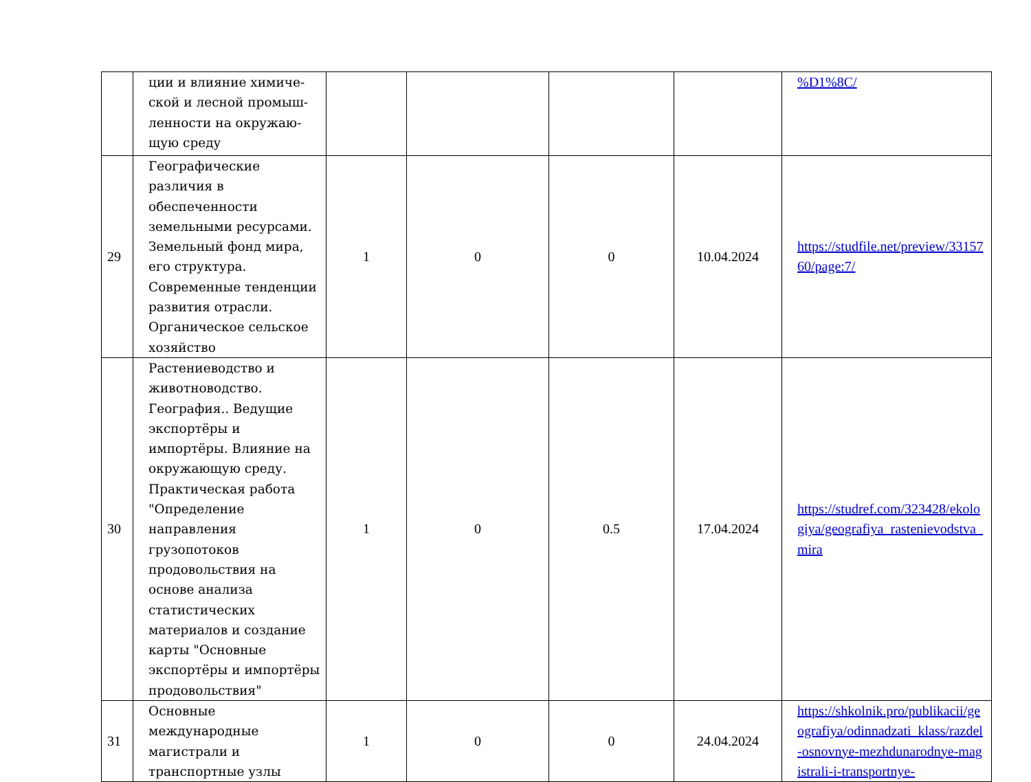| | ции и влияние химиче- ской и лесной промыш- ленности на окружаю- щую среду | | | | | %D1%8C/ |
| 29 | Географические различия в обеспеченности земельными ресурсами. Земельный фонд мира, его структура. Современные тенденции развития отрасли. Органическое сельское хозяйство | 1 | 0 | 0 | 10.04.2024 | https://studfile.net/preview/3315760/page:7/ |
| 30 | Растениеводство и животноводство. География.. Ведущие экспортёры и импортёры. Влияние на окружающую среду. Практическая работа "Определение направления грузопотоков продовольствия на основе анализа статистических материалов и создание карты "Основные экспортёры и импортёры продовольствия" | 1 | 0 | 0.5 | 17.04.2024 | https://studref.com/323428/ekologiya/geografiya_rastenievodstva_mira |
| 31 | Основные международные магистрали и транспортные узлы | 1 | 0 | 0 | 24.04.2024 | https://shkolnik.pro/publikacii/geografiya/odinnadzati_klass/razdel-osnovnye-mezhdunarodnye-magistrali-i-transportnye- |